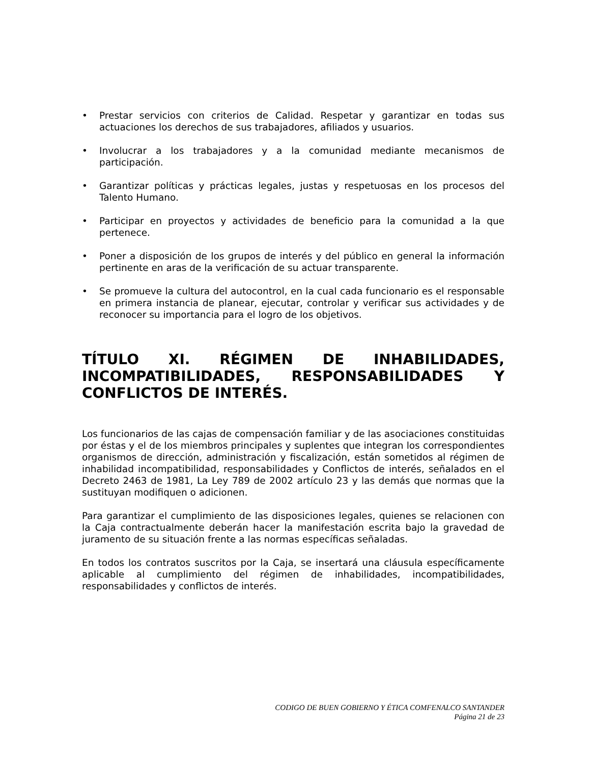• Prestar servicios con criterios de Calidad. Respetar y garantizar en todas sus actuaciones los derechos de sus trabajadores, afiliados y usuarios.
• Involucrar a los trabajadores y a la comunidad mediante mecanismos de participación.
• Garantizar políticas y prácticas legales, justas y respetuosas en los procesos del Talento Humano.
• Participar en proyectos y actividades de beneficio para la comunidad a la que pertenece.
• Poner a disposición de los grupos de interés y del público en general la información pertinente en aras de la verificación de su actuar transparente.
• Se promueve la cultura del autocontrol, en la cual cada funcionario es el responsable en primera instancia de planear, ejecutar, controlar y verificar sus actividades y de reconocer su importancia para el logro de los objetivos.
TÍTULO XI. RÉGIMEN DE INHABILIDADES, INCOMPATIBILIDADES, RESPONSABILIDADES Y CONFLICTOS DE INTERÉS.
Los funcionarios de las cajas de compensación familiar y de las asociaciones constituidas por éstas y el de los miembros principales y suplentes que integran los correspondientes organismos de dirección, administración y fiscalización, están sometidos al régimen de inhabilidad incompatibilidad, responsabilidades y Conflictos de interés, señalados en el Decreto 2463 de 1981, La Ley 789 de 2002 artículo 23 y las demás que normas que la sustituyan modifiquen o adicionen.
Para garantizar el cumplimiento de las disposiciones legales, quienes se relacionen con la Caja contractualmente deberán hacer la manifestación escrita bajo la gravedad de juramento de su situación frente a las normas específicas señaladas.
En todos los contratos suscritos por la Caja, se insertará una cláusula específicamente aplicable al cumplimiento del régimen de inhabilidades, incompatibilidades, responsabilidades y conflictos de interés.
CODIGO DE BUEN GOBIERNO Y ÉTICA COMFENALCO SANTANDER
Página 21 de 23